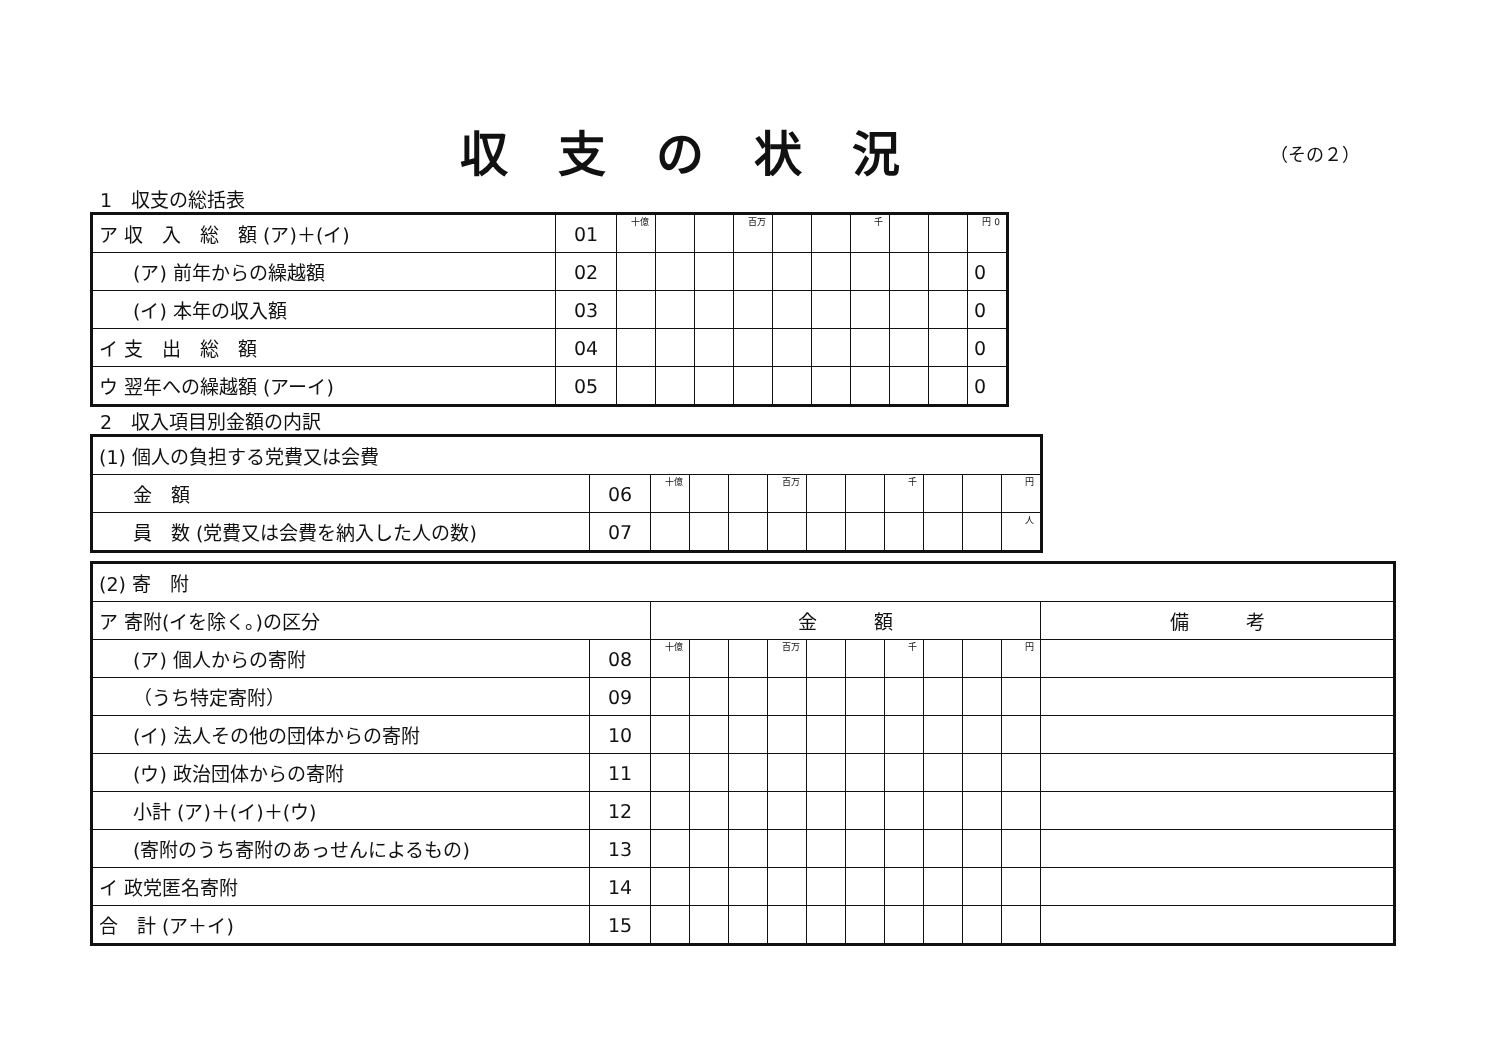収支の状況
（その２）
1　収支の総括表
| ア 収 入 総 額 (ア)＋(イ) | 01 | 十億 | | | 百万 | | | 千 | | | 円 0 |
| (ア) 前年からの繰越額 | 02 | | | | | | | | | | 0 |
| (イ) 本年の収入額 | 03 | | | | | | | | | | 0 |
| イ 支 出 総 額 | 04 | | | | | | | | | | 0 |
| ウ 翌年への繰越額 (アーイ) | 05 | | | | | | | | | | 0 |
2　収入項目別金額の内訳
| (1) 個人の負担する党費又は会費 | | | | | | | | | | | |
| 金 額 | 06 | 十億 | | | 百万 | | | 千 | | | 円 |
| 員 数 (党費又は会費を納入した人の数) | 07 | | | | | | | | | | 人 |
| (2) 寄 附 | | | | | | | | | | | | |
| ア 寄附(イを除く。)の区分 | | 金 額 | | | | | | | | | | 備 考 |
| (ア) 個人からの寄附 | 08 | 十億 | | | 百万 | | | 千 | | | 円 | |
| （うち特定寄附） | 09 | | | | | | | | | | | |
| (イ) 法人その他の団体からの寄附 | 10 | | | | | | | | | | | |
| (ウ) 政治団体からの寄附 | 11 | | | | | | | | | | | |
| 小計 (ア)＋(イ)＋(ウ) | 12 | | | | | | | | | | | |
| (寄附のうち寄附のあっせんによるもの) | 13 | | | | | | | | | | | |
| イ 政党匿名寄附 | 14 | | | | | | | | | | | |
| 合 計 (ア＋イ) | 15 | | | | | | | | | | | |